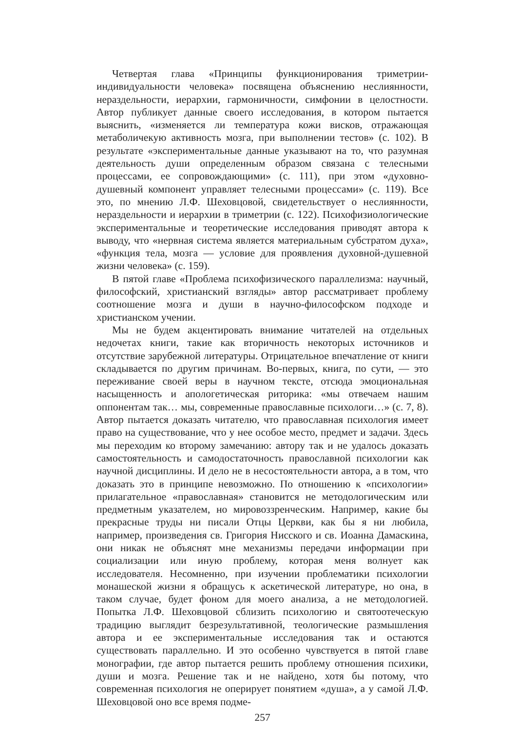Четвертая глава «Принципы функционирования триметрии-индивидуальности человека» посвящена объяснению неслиянности, нераздельности, иерархии, гармоничности, симфонии в целостности. Автор публикует данные своего исследования, в котором пытается выяснить, «изменяется ли температура кожи висков, отражающая метаболичекую активность мозга, при выполнении тестов» (с. 102). В результате «экспериментальные данные указывают на то, что разумная деятельность души определенным образом связана с телесными процессами, ее сопровождающими» (с. 111), при этом «духовно-душевный компонент управляет телесными процессами» (с. 119). Все это, по мнению Л.Ф. Шеховцовой, свидетельствует о неслиянности, нераздельности и иерархии в триметрии (с. 122). Психофизиологические экспериментальные и теоретические исследования приводят автора к выводу, что «нервная система является материальным субстратом духа», «функция тела, мозга — условие для проявления духовной-душевной жизни человека» (с. 159).
В пятой главе «Проблема психофизического параллелизма: научный, философский, христианский взгляды» автор рассматривает проблему соотношение мозга и души в научно-философском подходе и христианском учении.
Мы не будем акцентировать внимание читателей на отдельных недочетах книги, такие как вторичность некоторых источников и отсутствие зарубежной литературы. Отрицательное впечатление от книги складывается по другим причинам. Во-первых, книга, по сути, — это переживание своей веры в научном тексте, отсюда эмоциональная насыщенность и апологетическая риторика: «мы отвечаем нашим оппонентам так… мы, современные православные психологи…» (с. 7, 8). Автор пытается доказать читателю, что православная психология имеет право на существование, что у нее особое место, предмет и задачи. Здесь мы переходим ко второму замечанию: автору так и не удалось доказать самостоятельность и самодостаточность православной психологии как научной дисциплины. И дело не в несостоятельности автора, а в том, что доказать это в принципе невозможно. По отношению к «психологии» прилагательное «православная» становится не методологическим или предметным указателем, но мировоззренческим. Например, какие бы прекрасные труды ни писали Отцы Церкви, как бы я ни любила, например, произведения св. Григория Нисского и св. Иоанна Дамаскина, они никак не объяснят мне механизмы передачи информации при социализации или иную проблему, которая меня волнует как исследователя. Несомненно, при изучении проблематики психологии монашеской жизни я обращусь к аскетической литературе, но она, в таком случае, будет фоном для моего анализа, а не методологией. Попытка Л.Ф. Шеховцовой сблизить психологию и святоотеческую традицию выглядит безрезультативной, теологические размышления автора и ее экспериментальные исследования так и остаются существовать параллельно. И это особенно чувствуется в пятой главе монографии, где автор пытается решить проблему отношения психики, души и мозга. Решение так и не найдено, хотя бы потому, что современная психология не оперирует понятием «душа», а у самой Л.Ф. Шеховцовой оно все время подме-
257